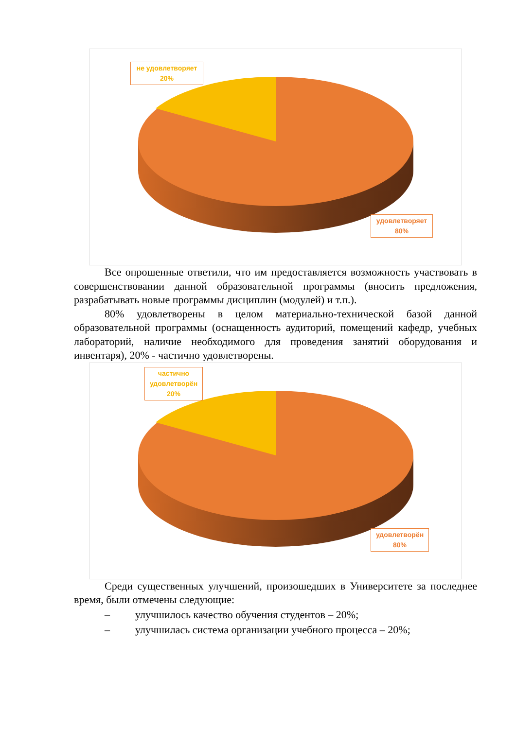не удовлетворяет
20%
удовлетворяет
80%
Все опрошенные ответили, что им предоставляется возможность участвовать в совершенствовании данной образовательной программы (вносить предложения, разрабатывать новые программы дисциплин (модулей) и т.п.).
80% удовлетворены в целом материально-технической базой данной образовательной программы (оснащенность аудиторий, помещений кафедр, учебных лабораторий, наличие необходимого для проведения занятий оборудования и инвентаря), 20% - частично удовлетворены.
частично
удовлетворён
20%
удовлетворён
80%
Среди существенных улучшений, произошедших в Университете за последнее время, были отмечены следующие:
– улучшилось качество обучения студентов – 20%;
– улучшилась система организации учебного процесса – 20%;